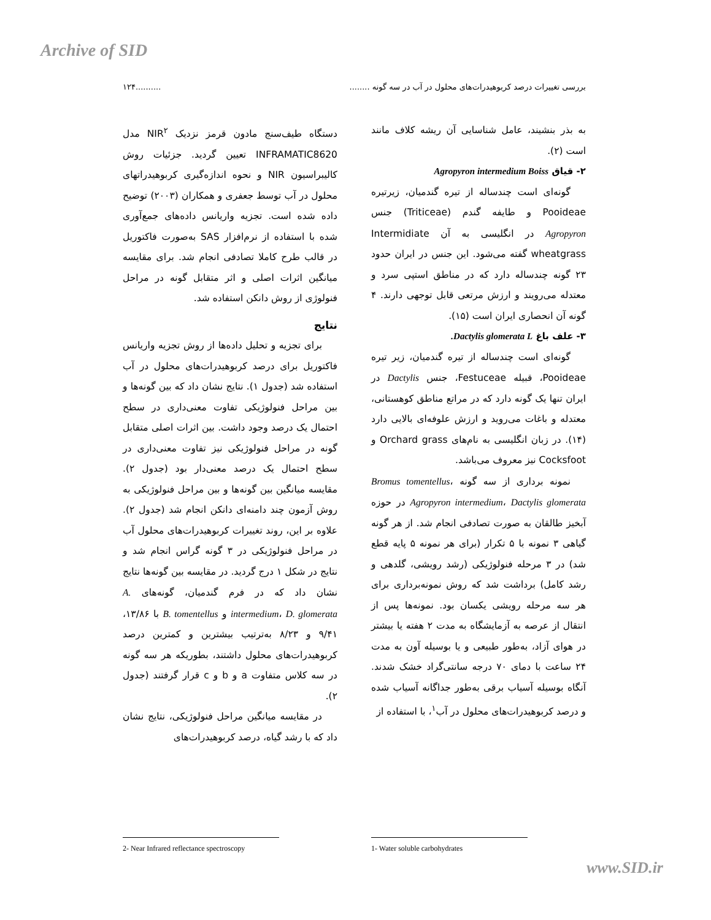Archive of SID
بررسی تغییرات درصد کربوهیدرات‌های محلول در آب در سه گونه ..................۱۲۴
به بذر بنشیند، عامل شناسایی آن ریشه کلاف مانند است (۲).
۲- قیاق Agropyron intermedium Boiss
گونه‌ای است چندساله از تیره گندمیان، زیرتیره Pooideae و طایفه گندم (Triticeae) جنس Agropyron در انگلیسی به آن Intermidiate wheatgrass گفته می‌شود. این جنس در ایران حدود ۲۳ گونه چندساله دارد که در مناطق استپی سرد و معتدله می‌رویند و ارزش مرتعی قابل توجهی دارند. ۴ گونه آن انحصاری ایران است (۱۵).
۳- علف باغ Dactylis glomerata L.
گونه‌ای است چندساله از تیره گندمیان، زیر تیره Pooideae، قبیله Festuceae، جنس Dactylis در ایران تنها یک گونه دارد که در مراتع مناطق کوهستانی، معتدله و باغات می‌روید و ارزش علوفه‌ای بالایی دارد (۱۴). در زبان انگلیسی به نام‌های Orchard grass و Cocksfoot نیز معروف می‌باشد.
نمونه برداری از سه گونه Bromus tomentellus، Agropyron intermedium، Dactylis glomerata در حوزه آبخیز طالقان به صورت تصادفی انجام شد. از هر گونه گیاهی ۳ نمونه با ۵ تکرار (برای هر نمونه ۵ پایه قطع شد) در ۳ مرحله فنولوژیکی (رشد رویشی، گلدهی و رشد کامل) برداشت شد که روش نمونه‌برداری برای هر سه مرحله رویشی یکسان بود. نمونه‌ها پس از انتقال از عرصه به آزمایشگاه به مدت ۲ هفته یا بیشتر در هوای آزاد، به‌طور طبیعی و یا بوسیله آون به مدت ۲۴ ساعت با دمای ۷۰ درجه سانتی‌گراد خشک شدند. آنگاه بوسیله آسیاب برقی به‌طور جداگانه آسیاب شده و درصد کربوهیدرات‌های محلول در آب<sup>۱</sup>، با استفاده از
دستگاه طیف‌سنج مادون قرمز نزدیک NIR<sup>۲</sup> مدل INFRAMATIC8620 تعیین گردید. جزئیات روش کالیبراسیون NIR و نحوه اندازه‌گیری کربوهیدراتهای محلول در آب توسط جعفری و همکاران (۲۰۰۳) توضیح داده شده است. تجزیه واریانس داده‌های جمع‌آوری شده با استفاده از نرم‌افزار SAS به‌صورت فاکتوریل در قالب طرح کاملا تصادفی انجام شد. برای مقایسه میانگین اثرات اصلی و اثر متقابل گونه در مراحل فنولوژی از روش دانکن استفاده شد.
نتایج
برای تجزیه و تحلیل داده‌ها از روش تجزیه واریانس فاکتوریل برای درصد کربوهیدرات‌های محلول در آب استفاده شد (جدول ۱). نتایج نشان داد که بین گونه‌ها و بین مراحل فنولوژیکی تفاوت معنی‌داری در سطح احتمال یک درصد وجود داشت. بین اثرات اصلی متقابل گونه در مراحل فنولوژیکی نیز تفاوت معنی‌داری در سطح احتمال یک درصد معنی‌دار بود (جدول ۲). مقایسه میانگین بین گونه‌ها و بین مراحل فنولوژیکی به روش آزمون چند دامنه‌ای دانکن انجام شد (جدول ۲). علاوه بر این، روند تغییرات کربوهیدرات‌های محلول آب در مراحل فنولوژیکی در ۳ گونه گراس انجام شد و نتایج در شکل ۱ درج گردید. در مقایسه بین گونه‌ها نتایج نشان داد که در فرم گندمیان، گونه‌های A. intermedium، D. glomerata و B. tomentellus با ۱۳/۸۶، ۹/۴۱ و ۸/۲۳ به‌ترتیب بیشترین و کمترین درصد کربوهیدرات‌های محلول داشتند، بطوریکه هر سه گونه در سه کلاس متفاوت a و b و c قرار گرفتند (جدول ۲).
در مقایسه میانگین مراحل فنولوژیکی، نتایج نشان داد که با رشد گیاه، درصد کربوهیدرات‌های
1- Water soluble carbohydrates
2- Near Infrared reflectance spectroscopy
www.SID.ir